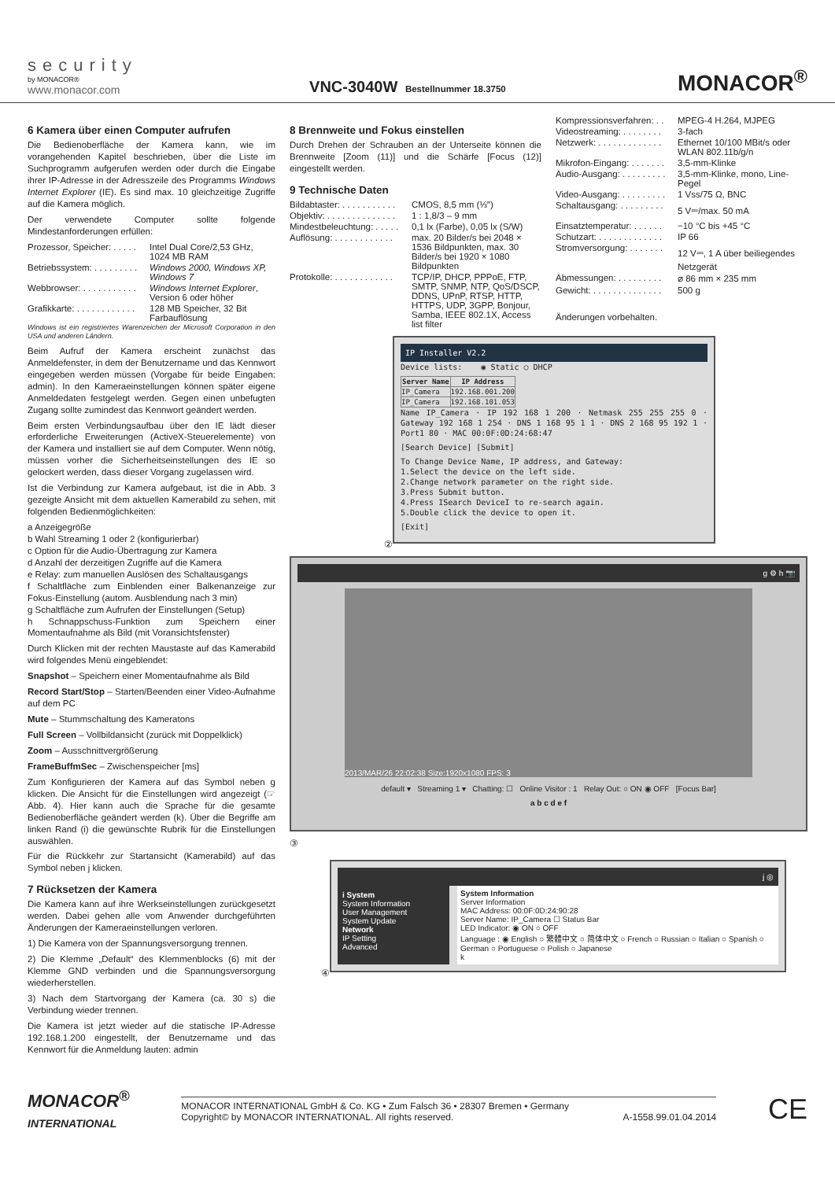security
by MONACOR®
www.monacor.com
VNC-3040W Bestellnummer 18.3750
MONACOR<sup>®</sup>
6 Kamera über einen Computer aufrufen
Die Bedienoberfläche der Kamera kann, wie im vorangehenden Kapitel beschrieben, über die Liste im Suchprogramm aufgerufen werden oder durch die Eingabe ihrer IP-Adresse in der Adresszeile des Programms Windows Internet Explorer (IE). Es sind max. 10 gleichzeitige Zugriffe auf die Kamera möglich.
Der verwendete Computer sollte folgende Mindestanforderungen erfüllen:
| Prozessor, Speicher: . . . . . | Intel Dual Core/2,53 GHz, 1024 MB RAM |
| Betriebssystem: . . . . . . . . . | Windows 2000, Windows XP, Windows 7 |
| Webbrowser: . . . . . . . . . . . | Windows Internet Explorer , Version 6 oder höher |
| Grafikkarte: . . . . . . . . . . . . | 128 MB Speicher, 32 Bit Farbauflösung |
Windows ist ein registriertes Warenzeichen der Microsoft Corporation in den USA und anderen Ländern.
Beim Aufruf der Kamera erscheint zunächst das Anmeldefenster, in dem der Benutzername und das Kennwort eingegeben werden müssen (Vorgabe für beide Eingaben: admin). In den Kameraeinstellungen können später eigene Anmeldedaten festgelegt werden. Gegen einen unbefugten Zugang sollte zumindest das Kennwort geändert werden.
Beim ersten Verbindungsaufbau über den IE lädt dieser erforderliche Erweiterungen (ActiveX-Steuerelemente) von der Kamera und installiert sie auf dem Computer. Wenn nötig, müssen vorher die Sicherheitseinstellungen des IE so gelockert werden, dass dieser Vorgang zugelassen wird.
Ist die Verbindung zur Kamera aufgebaut, ist die in Abb. 3 gezeigte Ansicht mit dem aktuellen Kamerabild zu sehen, mit folgenden Bedienmöglichkeiten:
a Anzeigegröße
b Wahl Streaming 1 oder 2 (konfigurierbar)
c Option für die Audio-Übertragung zur Kamera
d Anzahl der derzeitigen Zugriffe auf die Kamera
e Relay: zum manuellen Auslösen des Schaltausgangs
f Schaltfläche zum Einblenden einer Balkenanzeige zur Fokus-Einstellung (autom. Ausblendung nach 3 min)
g Schaltfläche zum Aufrufen der Einstellungen (Setup)
h Schnappschuss-Funktion zum Speichern einer Momentaufnahme als Bild (mit Voransichtsfenster)
Durch Klicken mit der rechten Maustaste auf das Kamerabild wird folgendes Menü eingeblendet:
Snapshot – Speichern einer Momentaufnahme als Bild
Record Start/Stop – Starten/Beenden einer Video-Aufnahme auf dem PC
Mute – Stummschaltung des Kameratons
Full Screen – Vollbildansicht (zurück mit Doppelklick)
Zoom – Ausschnittvergrößerung
FrameBuffmSec – Zwischenspeicher [ms]
Zum Konfigurieren der Kamera auf das Symbol neben g klicken. Die Ansicht für die Einstellungen wird angezeigt (☞ Abb. 4). Hier kann auch die Sprache für die gesamte Bedienoberfläche geändert werden (k). Über die Begriffe am linken Rand (i) die gewünschte Rubrik für die Einstellungen auswählen.
Für die Rückkehr zur Startansicht (Kamerabild) auf das Symbol neben j klicken.
7 Rücksetzen der Kamera
Die Kamera kann auf ihre Werkseinstellungen zurückgesetzt werden. Dabei gehen alle vom Anwender durchgeführten Änderungen der Kameraeinstellungen verloren.
1) Die Kamera von der Spannungsversorgung trennen.
2) Die Klemme „Default“ des Klemmenblocks (6) mit der Klemme GND verbinden und die Spannungsversorgung wiederherstellen.
3) Nach dem Startvorgang der Kamera (ca. 30 s) die Verbindung wieder trennen.
Die Kamera ist jetzt wieder auf die statische IP-Adresse 192.168.1.200 eingestellt, der Benutzername und das Kennwort für die Anmeldung lauten: admin
8 Brennweite und Fokus einstellen
Durch Drehen der Schrauben an der Unterseite können die Brennweite [Zoom (11)] und die Schärfe [Focus (12)] eingestellt werden.
9 Technische Daten
| Bildabtaster: . . . . . . . . . . . | CMOS, 8,5 mm (⅓″) |
| Objektiv: . . . . . . . . . . . . . . | 1 : 1,8/3 – 9 mm |
| Mindestbeleuchtung: . . . . . | 0,1 lx (Farbe), 0,05 lx (S/W) |
| Auflösung: . . . . . . . . . . . . | max. 20 Bilder/s bei 2048 × 1536 Bildpunkten, max. 30 Bilder/s bei 1920 × 1080 Bildpunkten |
| Protokolle: . . . . . . . . . . . . | TCP/IP, DHCP, PPPoE, FTP, SMTP, SNMP, NTP, QoS/DSCP, DDNS, UPnP, RTSP, HTTP, HTTPS, UDP, 3GPP, Bonjour, Samba, IEEE 802.1X, Access list filter |
| Kompressionsverfahren: . . | MPEG-4 H.264, MJPEG |
| Videostreaming: . . . . . . . . | 3-fach |
| Netzwerk: . . . . . . . . . . . . . | Ethernet 10/100 MBit/s oder WLAN 802.11b/g/n |
| Mikrofon-Eingang: . . . . . . . | 3,5-mm-Klinke |
| Audio-Ausgang: . . . . . . . . . | 3,5-mm-Klinke, mono, Line-Pegel |
| Video-Ausgang: . . . . . . . . . | 1 Vss/75 Ω, BNC |
| Schaltausgang: . . . . . . . . . | 5 V⎓/max. 50 mA |
| Einsatztemperatur: . . . . . . | −10 °C bis +45 °C |
| Schutzart: . . . . . . . . . . . . . | IP 66 |
| Stromversorgung: . . . . . . . | 12 V⎓, 1 A über beiliegendes Netzgerät |
| Abmessungen: . . . . . . . . . | ⌀ 86 mm × 235 mm |
| Gewicht: . . . . . . . . . . . . . . | 500 g |
Änderungen vorbehalten.
②
IP Installer V2.2
Device lists: ◉ Static ○ DHCP
| Server Name | IP Address |
| --- | --- |
| IP_Camera | 192.168.001.200 |
| IP_Camera | 192.168.101.053 |
Name IP_Camera · IP 192 168 1 200 · Netmask 255 255 255 0 · Gateway 192 168 1 254 · DNS 1 168 95 1 1 · DNS 2 168 95 192 1 · Port1 80 · MAC 00:0F:0D:24:68:47
[Search Device] [Submit]
To Change Device Name, IP address, and Gateway:
1.Select the device on the left side.
2.Change network parameter on the right side.
3.Press Submit button.
4.Press ISearch DeviceI to re-search again.
5.Double click the device to open it.
[Exit]
g ⚙ h 📷
2013/MAR/26 22:02:38 Size:1920x1080 FPS: 3
default ▾ Streaming 1 ▾ Chatting: ☐ Online Visitor : 1 Relay Out: ○ ON ◉ OFF [Focus Bar]
a b c d e f
③
④
j ◎
i System
System Information
User Management
System Update
Network
IP Setting
Advanced
System Information
Server Information
MAC Address: 00:0F:0D:24:90:28
Server Name: IP_Camera ☐ Status Bar
LED Indicator: ◉ ON ○ OFF
Language : ◉ English ○ 繁體中文 ○ 简体中文 ○ French ○ Russian ○ Italian ○ Spanish ○ German ○ Portuguese ○ Polish ○ Japanese
k
MONACOR<sup>®</sup>
INTERNATIONAL
MONACOR INTERNATIONAL GmbH & Co. KG • Zum Falsch 36 • 28307 Bremen • Germany
Copyright© by MONACOR INTERNATIONAL. All rights reserved. A-1558.99.01.04.2014
CE